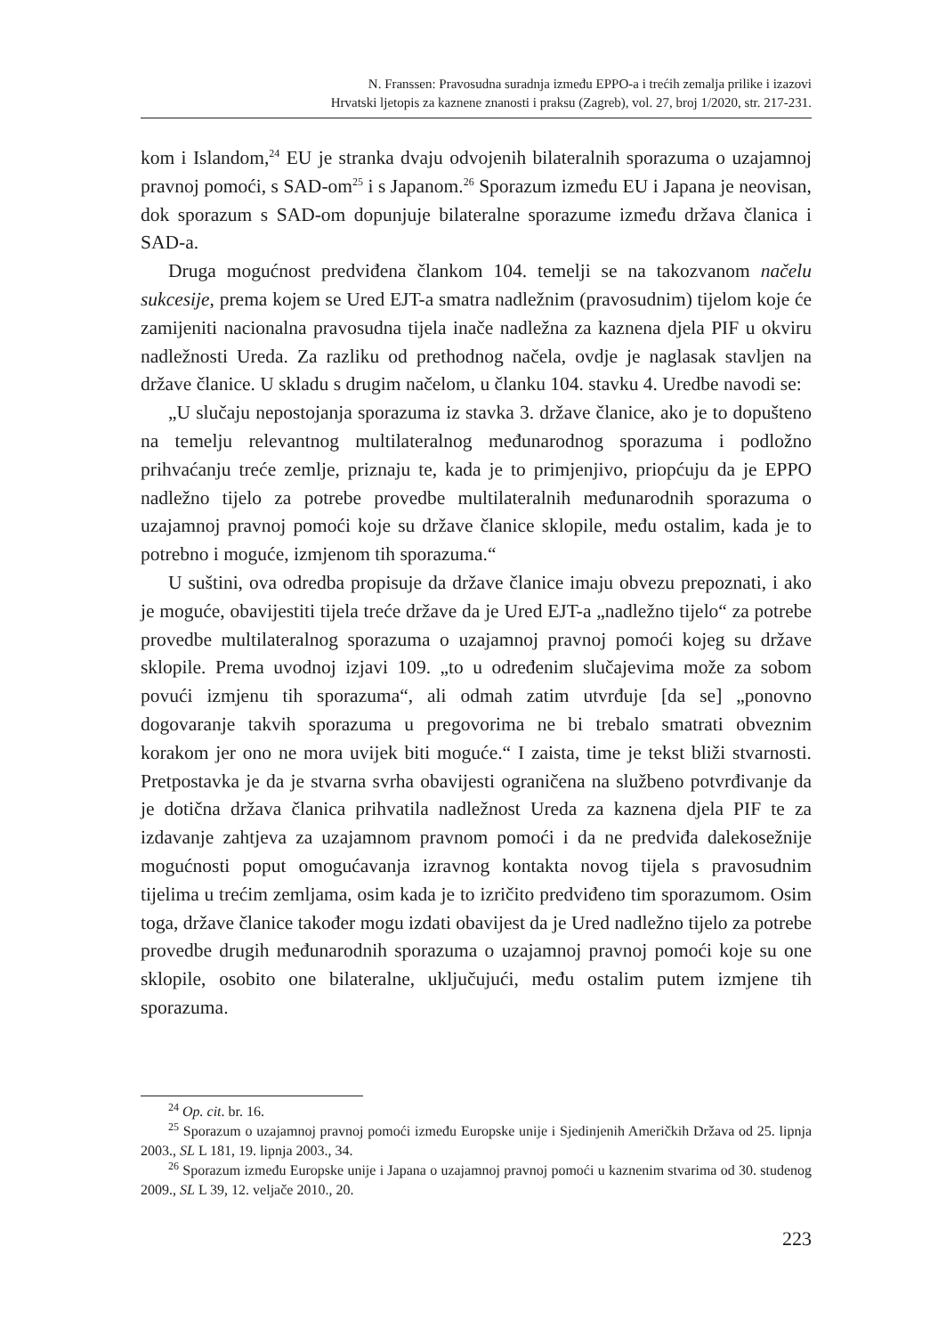N. Franssen: Pravosudna suradnja između EPPO-a i trećih zemalja prilike i izazovi
Hrvatski ljetopis za kaznene znanosti i praksu (Zagreb), vol. 27, broj 1/2020, str. 217-231.
kom i Islandom,<sup>24</sup> EU je stranka dvaju odvojenih bilateralnih sporazuma o uzajamnoj pravnoj pomoći, s SAD-om<sup>25</sup> i s Japanom.<sup>26</sup> Sporazum između EU i Japana je neovisan, dok sporazum s SAD-om dopunjuje bilateralne sporazume između država članica i SAD-a.
Druga mogućnost predviđena člankom 104. temelji se na takozvanom načelu sukcesije, prema kojem se Ured EJT-a smatra nadležnim (pravosudnim) tijelom koje će zamijeniti nacionalna pravosudna tijela inače nadležna za kaznena djela PIF u okviru nadležnosti Ureda. Za razliku od prethodnog načela, ovdje je naglasak stavljen na države članice. U skladu s drugim načelom, u članku 104. stavku 4. Uredbe navodi se:
„U slučaju nepostojanja sporazuma iz stavka 3. države članice, ako je to dopušteno na temelju relevantnog multilateralnog međunarodnog sporazuma i podložno prihvaćanju treće zemlje, priznaju te, kada je to primjenjivo, priopćuju da je EPPO nadležno tijelo za potrebe provedbe multilateralnih međunarodnih sporazuma o uzajamnoj pravnoj pomoći koje su države članice sklopile, među ostalim, kada je to potrebno i moguće, izmjenom tih sporazuma.“
U suštini, ova odredba propisuje da države članice imaju obvezu prepoznati, i ako je moguće, obavijestiti tijela treće države da je Ured EJT-a „nadležno tijelo“ za potrebe provedbe multilateralnog sporazuma o uzajamnoj pravnoj pomoći kojeg su države sklopile. Prema uvodnoj izjavi 109. „to u određenim slučajevima može za sobom povući izmjenu tih sporazuma“, ali odmah zatim utvrđuje [da se] „ponovno dogovaranje takvih sporazuma u pregovorima ne bi trebalo smatrati obveznim korakom jer ono ne mora uvijek biti moguće.“ I zaista, time je tekst bliži stvarnosti. Pretpostavka je da je stvarna svrha obavijesti ograničena na službeno potvrđivanje da je dotična država članica prihvatila nadležnost Ureda za kaznena djela PIF te za izdavanje zahtjeva za uzajamnom pravnom pomoći i da ne predviđa dalekosežnije mogućnosti poput omogućavanja izravnog kontakta novog tijela s pravosudnim tijelima u trećim zemljama, osim kada je to izričito predviđeno tim sporazumom. Osim toga, države članice također mogu izdati obavijest da je Ured nadležno tijelo za potrebe provedbe drugih međunarodnih sporazuma o uzajamnoj pravnoj pomoći koje su one sklopile, osobito one bilateralne, uključujući, među ostalim putem izmjene tih sporazuma.
<sup>24</sup> Op. cit. br. 16.
<sup>25</sup> Sporazum o uzajamnoj pravnoj pomoći između Europske unije i Sjedinjenih Američkih Država od 25. lipnja 2003., SL L 181, 19. lipnja 2003., 34.
<sup>26</sup> Sporazum između Europske unije i Japana o uzajamnoj pravnoj pomoći u kaznenim stvarima od 30. studenog 2009., SL L 39, 12. veljače 2010., 20.
223